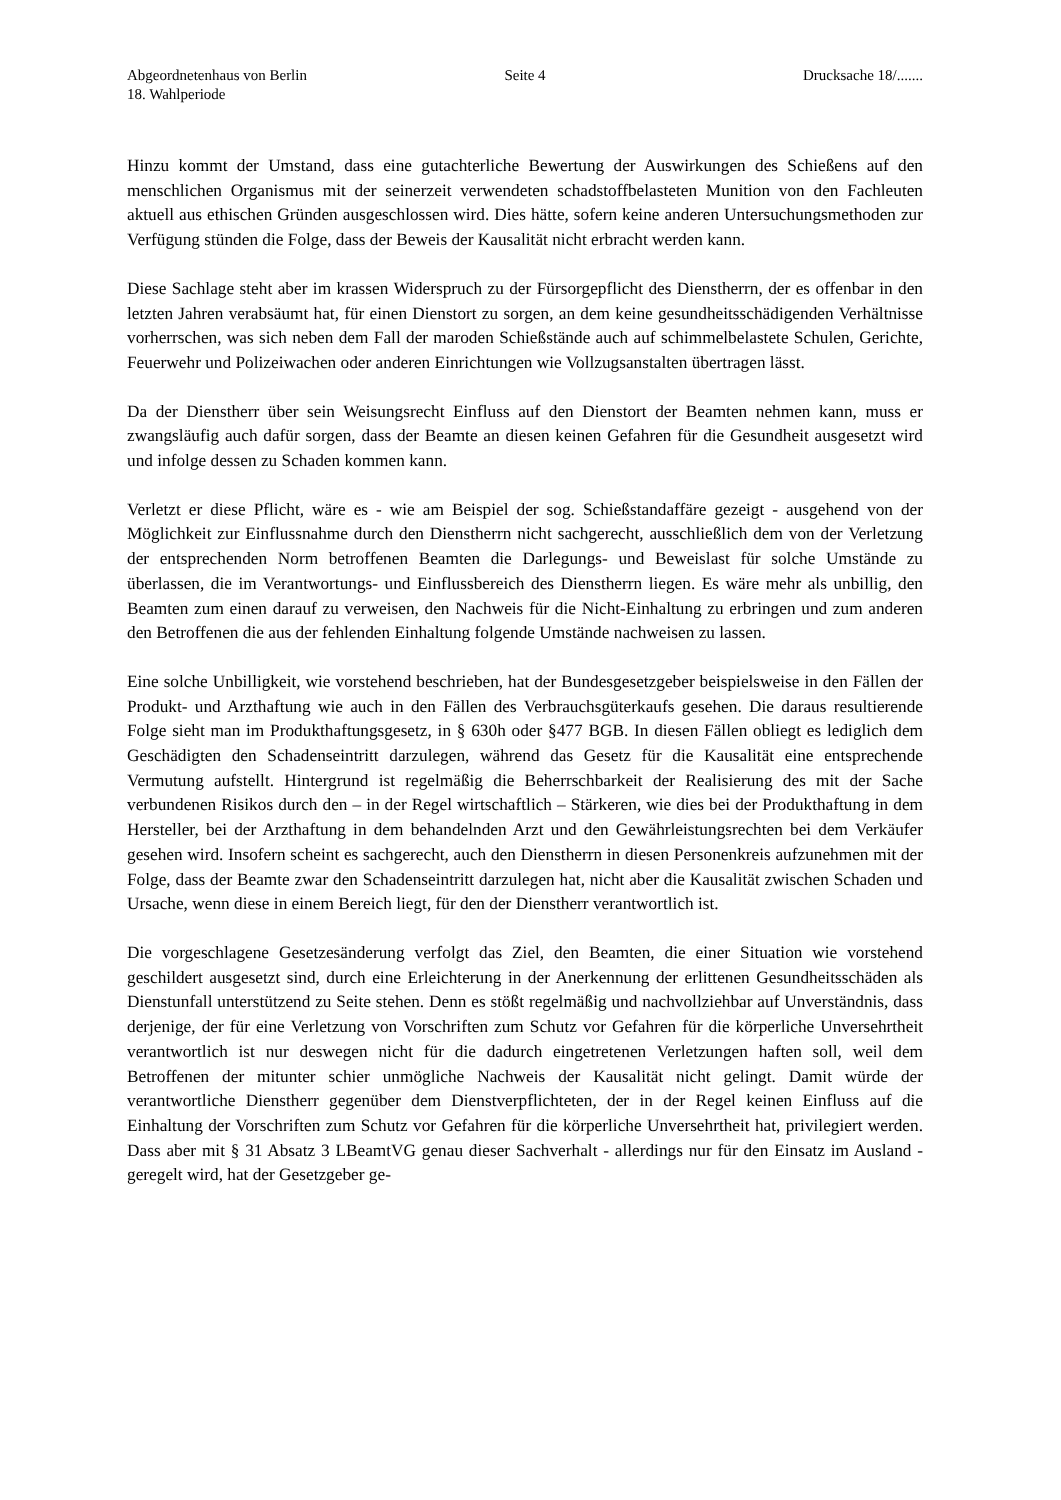Abgeordnetenhaus von Berlin Seite 4 Drucksache 18/.......
18. Wahlperiode
Hinzu kommt der Umstand, dass eine gutachterliche Bewertung der Auswirkungen des Schießens auf den menschlichen Organismus mit der seinerzeit verwendeten schadstoffbelasteten Munition von den Fachleuten aktuell aus ethischen Gründen ausgeschlossen wird. Dies hätte, sofern keine anderen Untersuchungsmethoden zur Verfügung stünden die Folge, dass der Beweis der Kausalität nicht erbracht werden kann.
Diese Sachlage steht aber im krassen Widerspruch zu der Fürsorgepflicht des Dienstherrn, der es offenbar in den letzten Jahren verabsäumt hat, für einen Dienstort zu sorgen, an dem keine gesundheitsschädigenden Verhältnisse vorherrschen, was sich neben dem Fall der maroden Schießstände auch auf schimmelbelastete Schulen, Gerichte, Feuerwehr und Polizeiwachen oder anderen Einrichtungen wie Vollzugsanstalten übertragen lässt.
Da der Dienstherr über sein Weisungsrecht Einfluss auf den Dienstort der Beamten nehmen kann, muss er zwangsläufig auch dafür sorgen, dass der Beamte an diesen keinen Gefahren für die Gesundheit ausgesetzt wird und infolge dessen zu Schaden kommen kann.
Verletzt er diese Pflicht, wäre es - wie am Beispiel der sog. Schießstandaffäre gezeigt - ausgehend von der Möglichkeit zur Einflussnahme durch den Dienstherrn nicht sachgerecht, ausschließlich dem von der Verletzung der entsprechenden Norm betroffenen Beamten die Darlegungs- und Beweislast für solche Umstände zu überlassen, die im Verantwortungs- und Einflussbereich des Dienstherrn liegen. Es wäre mehr als unbillig, den Beamten zum einen darauf zu verweisen, den Nachweis für die Nicht-Einhaltung zu erbringen und zum anderen den Betroffenen die aus der fehlenden Einhaltung folgende Umstände nachweisen zu lassen.
Eine solche Unbilligkeit, wie vorstehend beschrieben, hat der Bundesgesetzgeber beispielsweise in den Fällen der Produkt- und Arzthaftung wie auch in den Fällen des Verbrauchsgüterkaufs gesehen. Die daraus resultierende Folge sieht man im Produkthaftungsgesetz, in § 630h oder §477 BGB. In diesen Fällen obliegt es lediglich dem Geschädigten den Schadenseintritt darzulegen, während das Gesetz für die Kausalität eine entsprechende Vermutung aufstellt. Hintergrund ist regelmäßig die Beherrschbarkeit der Realisierung des mit der Sache verbundenen Risikos durch den – in der Regel wirtschaftlich – Stärkeren, wie dies bei der Produkthaftung in dem Hersteller, bei der Arzthaftung in dem behandelnden Arzt und den Gewährleistungsrechten bei dem Verkäufer gesehen wird. Insofern scheint es sachgerecht, auch den Dienstherrn in diesen Personenkreis aufzunehmen mit der Folge, dass der Beamte zwar den Schadenseintritt darzulegen hat, nicht aber die Kausalität zwischen Schaden und Ursache, wenn diese in einem Bereich liegt, für den der Dienstherr verantwortlich ist.
Die vorgeschlagene Gesetzesänderung verfolgt das Ziel, den Beamten, die einer Situation wie vorstehend geschildert ausgesetzt sind, durch eine Erleichterung in der Anerkennung der erlittenen Gesundheitsschäden als Dienstunfall unterstützend zu Seite stehen. Denn es stößt regelmäßig und nachvollziehbar auf Unverständnis, dass derjenige, der für eine Verletzung von Vorschriften zum Schutz vor Gefahren für die körperliche Unversehrtheit verantwortlich ist nur deswegen nicht für die dadurch eingetretenen Verletzungen haften soll, weil dem Betroffenen der mitunter schier unmögliche Nachweis der Kausalität nicht gelingt. Damit würde der verantwortliche Dienstherr gegenüber dem Dienstverpflichteten, der in der Regel keinen Einfluss auf die Einhaltung der Vorschriften zum Schutz vor Gefahren für die körperliche Unversehrtheit hat, privilegiert werden. Dass aber mit § 31 Absatz 3 LBeamtVG genau dieser Sachverhalt - allerdings nur für den Einsatz im Ausland - geregelt wird, hat der Gesetzgeber ge-